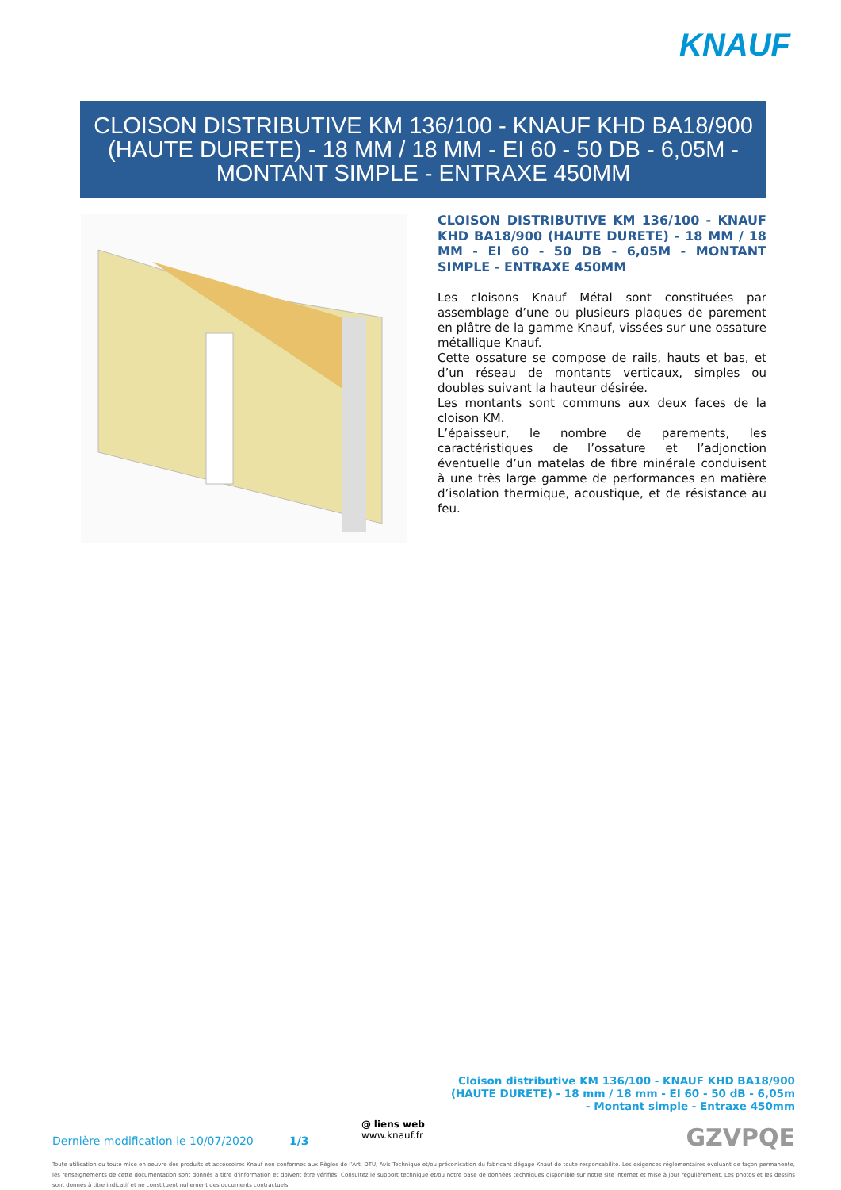KNAUF
CLOISON DISTRIBUTIVE KM 136/100 - KNAUF KHD BA18/900 (HAUTE DURETE) - 18 MM / 18 MM - EI 60 - 50 DB - 6,05M - MONTANT SIMPLE - ENTRAXE 450MM
CLOISON DISTRIBUTIVE KM 136/100 - KNAUF KHD BA18/900 (HAUTE DURETE) - 18 MM / 18 MM - EI 60 - 50 DB - 6,05M - MONTANT SIMPLE - ENTRAXE 450MM
Les cloisons Knauf Métal sont constituées par assemblage d’une ou plusieurs plaques de parement en plâtre de la gamme Knauf, vissées sur une ossature métallique Knauf.
Cette ossature se compose de rails, hauts et bas, et d’un réseau de montants verticaux, simples ou doubles suivant la hauteur désirée.
Les montants sont communs aux deux faces de la cloison KM.
L’épaisseur, le nombre de parements, les caractéristiques de l’ossature et l’adjonction éventuelle d’un matelas de fibre minérale conduisent à une très large gamme de performances en matière d’isolation thermique, acoustique, et de résistance au feu.
Cloison distributive KM 136/100 - KNAUF KHD BA18/900 (HAUTE DURETE) - 18 mm / 18 mm - EI 60 - 50 dB - 6,05m - Montant simple - Entraxe 450mm
Dernière modification le 10/07/2020
1/3
@ liens web
www.knauf.fr
GZVPQE
Toute utilisation ou toute mise en oeuvre des produits et accessoires Knauf non conformes aux Règles de l'Art, DTU, Avis Technique et/ou préconisation du fabricant dégage Knauf de toute responsabilité. Les exigences réglementaires évoluant de façon permanente, les renseignements de cette documentation sont donnés à titre d'information et doivent être vérifiés. Consultez le support technique et/ou notre base de données techniques disponible sur notre site internet et mise à jour régulièrement. Les photos et les dessins sont donnés à titre indicatif et ne constituent nullement des documents contractuels.